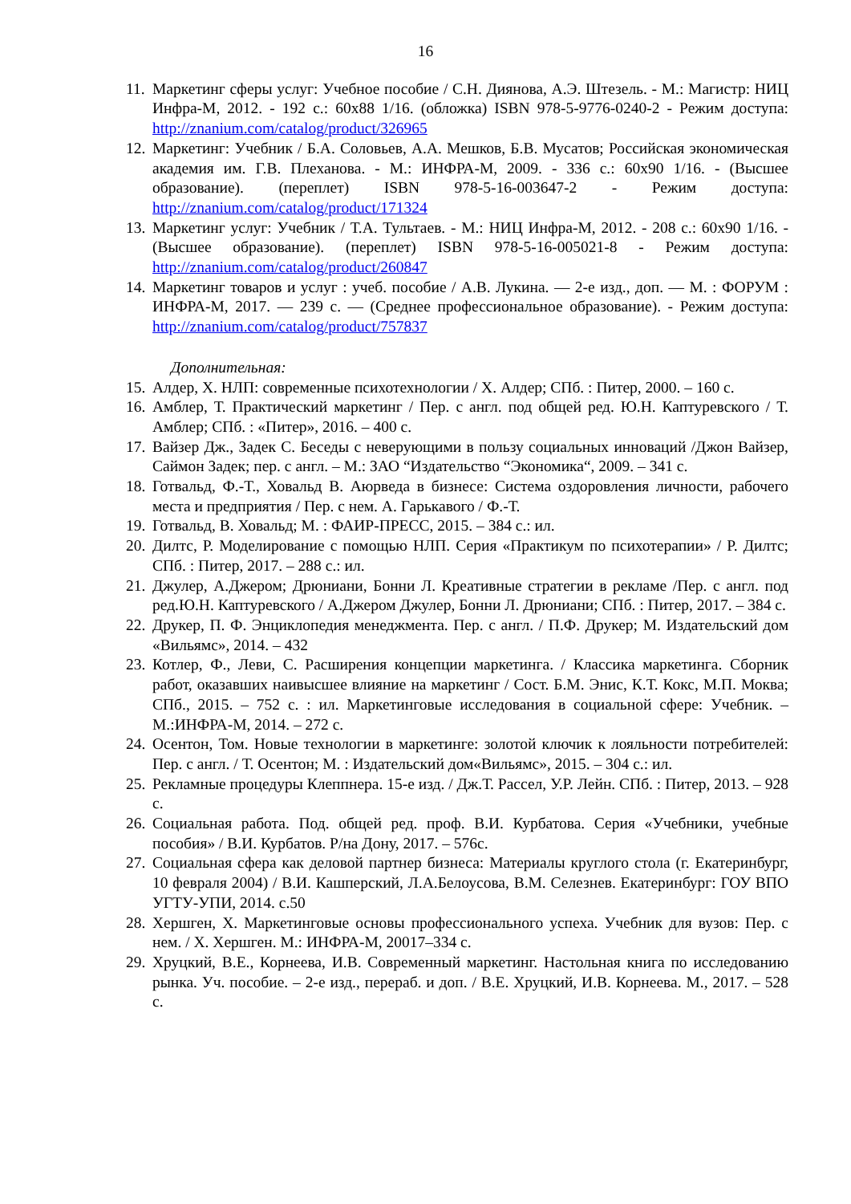16
11. Маркетинг сферы услуг: Учебное пособие / С.Н. Диянова, А.Э. Штезель. - М.: Магистр: НИЦ Инфра-М, 2012. - 192 с.: 60x88 1/16. (обложка) ISBN 978-5-9776-0240-2 - Режим доступа: http://znanium.com/catalog/product/326965
12. Маркетинг: Учебник / Б.А. Соловьев, А.А. Мешков, Б.В. Мусатов; Российская экономическая академия им. Г.В. Плеханова. - М.: ИНФРА-М, 2009. - 336 с.: 60x90 1/16. - (Высшее образование). (переплет) ISBN 978-5-16-003647-2 - Режим доступа: http://znanium.com/catalog/product/171324
13. Маркетинг услуг: Учебник / Т.А. Тультаев. - М.: НИЦ Инфра-М, 2012. - 208 с.: 60x90 1/16. - (Высшее образование). (переплет) ISBN 978-5-16-005021-8 - Режим доступа: http://znanium.com/catalog/product/260847
14. Маркетинг товаров и услуг : учеб. пособие / А.В. Лукина. — 2-е изд., доп. — М. : ФОРУМ : ИНФРА-М, 2017. — 239 с. — (Среднее профессиональное образование). - Режим доступа: http://znanium.com/catalog/product/757837
Дополнительная:
15. Алдер, Х. НЛП: современные психотехнологии / Х. Алдер; СПб. : Питер, 2000. – 160 с.
16. Амблер, Т. Практический маркетинг / Пер. с англ. под общей ред. Ю.Н. Каптуревского / Т. Амблер; СПб. : «Питер», 2016. – 400 с.
17. Вайзер Дж., Задек С. Беседы с неверующими в пользу социальных инноваций /Джон Вайзер, Саймон Задек; пер. с англ. – М.: ЗАО “Издательство “Экономика“, 2009. – 341 с.
18. Готвальд, Ф.-Т., Ховальд В. Аюрведа в бизнесе: Система оздоровления личности, рабочего места и предприятия / Пер. с нем. А. Гарькавого / Ф.-Т.
19. Готвальд, В. Ховальд; М. : ФАИР-ПРЕСС, 2015. – 384 с.: ил.
20. Дилтс, Р. Моделирование с помощью НЛП. Серия «Практикум по психотерапии» / Р. Дилтс; СПб. : Питер, 2017. – 288 с.: ил.
21. Джулер, А.Джером; Дрюниани, Бонни Л. Креативные стратегии в рекламе /Пер. с англ. под ред.Ю.Н. Каптуревского / А.Джером Джулер, Бонни Л. Дрюниани; СПб. : Питер, 2017. – 384 с.
22. Друкер, П. Ф. Энциклопедия менеджмента. Пер. с англ. / П.Ф. Друкер; М. Издательский дом «Вильямс», 2014. – 432
23. Котлер, Ф., Леви, С. Расширения концепции маркетинга. / Классика маркетинга. Сборник работ, оказавших наивысшее влияние на маркетинг / Сост. Б.М. Энис, К.Т. Кокс, М.П. Моква; СПб., 2015. – 752 с. : ил. Маркетинговые исследования в социальной сфере: Учебник. – М.:ИНФРА-М, 2014. – 272 с.
24. Осентон, Том. Новые технологии в маркетинге: золотой ключик к лояльности потребителей: Пер. с англ. / Т. Осентон; М. : Издательский дом«Вильямс», 2015. – 304 с.: ил.
25. Рекламные процедуры Клеппнера. 15-е изд. / Дж.Т. Рассел, У.Р. Лейн. СПб. : Питер, 2013. – 928 с.
26. Социальная работа. Под. общей ред. проф. В.И. Курбатова. Серия «Учебники, учебные пособия» / В.И. Курбатов. Р/на Дону, 2017. – 576с.
27. Социальная сфера как деловой партнер бизнеса: Материалы круглого стола (г. Екатеринбург, 10 февраля 2004) / В.И. Кашперский, Л.А.Белоусова, В.М. Селезнев. Екатеринбург: ГОУ ВПО УГТУ-УПИ, 2014. с.50
28. Хершген, Х. Маркетинговые основы профессионального успеха. Учебник для вузов: Пер. с нем. / Х. Хершген. М.: ИНФРА-М, 20017–334 с.
29. Хруцкий, В.Е., Корнеева, И.В. Современный маркетинг. Настольная книга по исследованию рынка. Уч. пособие. – 2-е изд., перераб. и доп. / В.Е. Хруцкий, И.В. Корнеева. М., 2017. – 528 с.